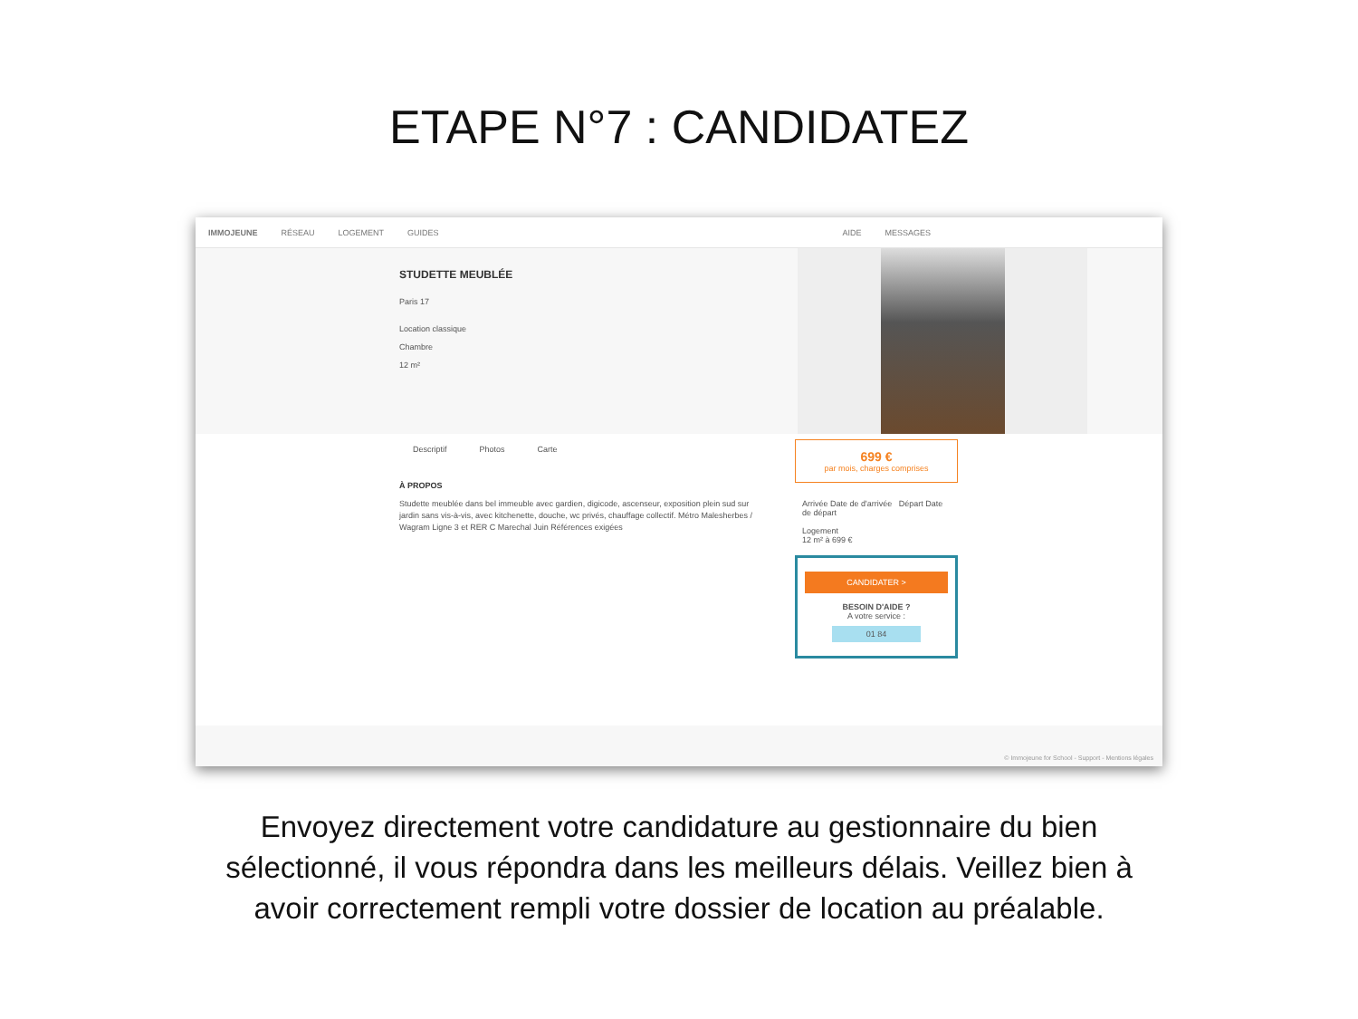ETAPE N°7 : CANDIDATEZ
IMMOJEUNE RÉSEAU LOGEMENT GUIDES AIDE MESSAGES
STUDETTE MEUBLÉE
Paris 17
Location classique
Chambre
12 m²
Descriptif Photos Carte
À PROPOS
Studette meublée dans bel immeuble avec gardien, digicode, ascenseur, exposition plein sud sur jardin sans vis-à-vis, avec kitchenette, douche, wc privés, chauffage collectif. Métro Malesherbes / Wagram Ligne 3 et RER C Marechal Juin Références exigées
699 €
par mois, charges comprises
Arrivée Date de d'arrivée Départ Date de départ
Logement
12 m² à 699 €
CANDIDATER >
BESOIN D'AIDE ?
A votre service :
01 84
© Immojeune for School - Support - Mentions légales
Envoyez directement votre candidature au gestionnaire du bien sélectionné, il vous répondra dans les meilleurs délais. Veillez bien à avoir correctement rempli votre dossier de location au préalable.